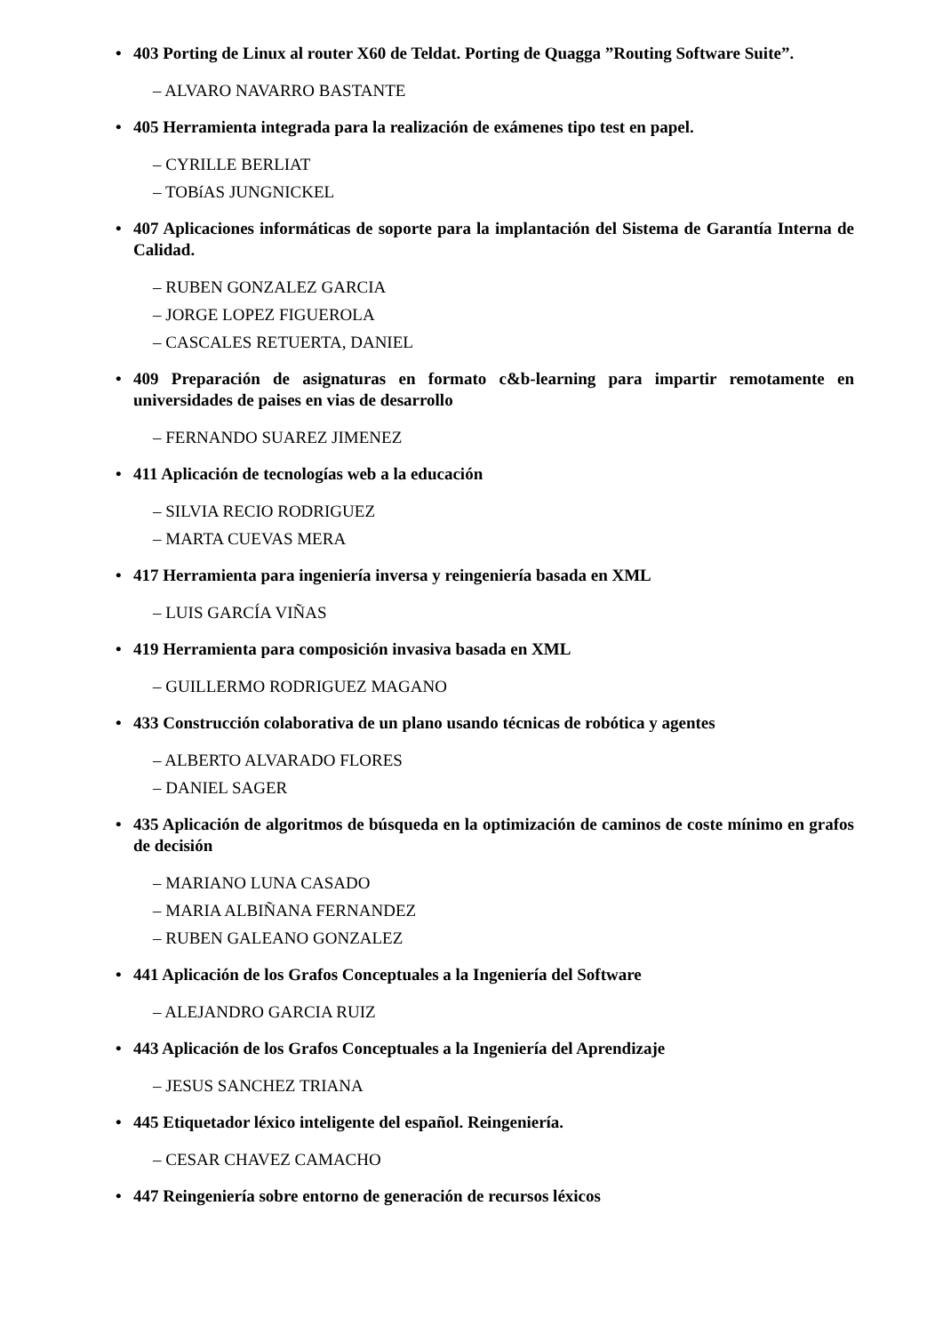• 403 Porting de Linux al router X60 de Teldat. Porting de Quagga ”Routing Software Suite”.
– ALVARO NAVARRO BASTANTE
• 405 Herramienta integrada para la realización de exámenes tipo test en papel.
– CYRILLE BERLIAT
– TOBíAS JUNGNICKEL
• 407 Aplicaciones informáticas de soporte para la implantación del Sistema de Garantía Interna de Calidad.
– RUBEN GONZALEZ GARCIA
– JORGE LOPEZ FIGUEROLA
– CASCALES RETUERTA, DANIEL
• 409 Preparación de asignaturas en formato c&b-learning para impartir remotamente en universidades de paises en vias de desarrollo
– FERNANDO SUAREZ JIMENEZ
• 411 Aplicación de tecnologías web a la educación
– SILVIA RECIO RODRIGUEZ
– MARTA CUEVAS MERA
• 417 Herramienta para ingeniería inversa y reingeniería basada en XML
– LUIS GARCÍA VIÑAS
• 419 Herramienta para composición invasiva basada en XML
– GUILLERMO RODRIGUEZ MAGANO
• 433 Construcción colaborativa de un plano usando técnicas de robótica y agentes
– ALBERTO ALVARADO FLORES
– DANIEL SAGER
• 435 Aplicación de algoritmos de búsqueda en la optimización de caminos de coste mínimo en grafos de decisión
– MARIANO LUNA CASADO
– MARIA ALBIÑANA FERNANDEZ
– RUBEN GALEANO GONZALEZ
• 441 Aplicación de los Grafos Conceptuales a la Ingeniería del Software
– ALEJANDRO GARCIA RUIZ
• 443 Aplicación de los Grafos Conceptuales a la Ingeniería del Aprendizaje
– JESUS SANCHEZ TRIANA
• 445 Etiquetador léxico inteligente del español. Reingeniería.
– CESAR CHAVEZ CAMACHO
• 447 Reingeniería sobre entorno de generación de recursos léxicos